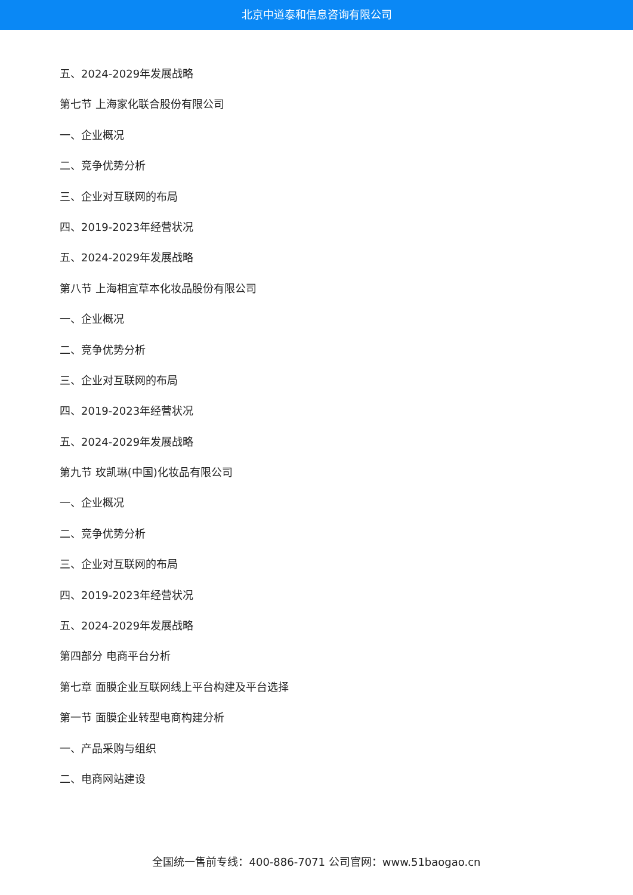北京中道泰和信息咨询有限公司
五、2024-2029年发展战略
第七节 上海家化联合股份有限公司
一、企业概况
二、竞争优势分析
三、企业对互联网的布局
四、2019-2023年经营状况
五、2024-2029年发展战略
第八节 上海相宜草本化妆品股份有限公司
一、企业概况
二、竞争优势分析
三、企业对互联网的布局
四、2019-2023年经营状况
五、2024-2029年发展战略
第九节 玫凯琳(中国)化妆品有限公司
一、企业概况
二、竞争优势分析
三、企业对互联网的布局
四、2019-2023年经营状况
五、2024-2029年发展战略
第四部分 电商平台分析
第七章 面膜企业互联网线上平台构建及平台选择
第一节 面膜企业转型电商构建分析
一、产品采购与组织
二、电商网站建设
全国统一售前专线：400-886-7071 公司官网：www.51baogao.cn